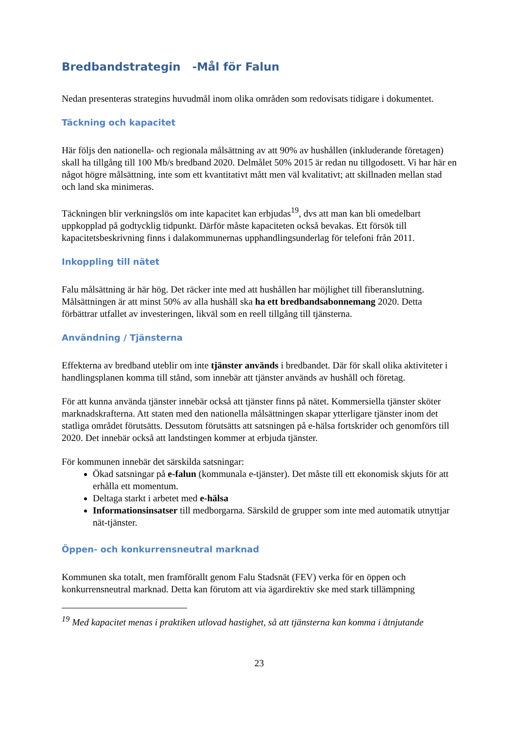Bredbandstrategin -Mål för Falun
Nedan presenteras strategins huvudmål inom olika områden som redovisats tidigare i dokumentet.
Täckning och kapacitet
Här följs den nationella- och regionala målsättning av att 90% av hushållen (inkluderande företagen) skall ha tillgång till 100 Mb/s bredband 2020. Delmålet 50% 2015 är redan nu tillgodosett. Vi har här en något högre målsättning, inte som ett kvantitativt mått men väl kvalitativt; att skillnaden mellan stad och land ska minimeras.
Täckningen blir verkningslös om inte kapacitet kan erbjudas<sup>19</sup>, dvs att man kan bli omedelbart uppkopplad på godtycklig tidpunkt. Därför måste kapaciteten också bevakas. Ett försök till kapacitetsbeskrivning finns i dalakommunernas upphandlingsunderlag för telefoni från 2011.
Inkoppling till nätet
Falu målsättning är här hög. Det räcker inte med att hushållen har möjlighet till fiberanslutning. Målsättningen är att minst 50% av alla hushåll ska ha ett bredbandsabonnemang 2020. Detta förbättrar utfallet av investeringen, likväl som en reell tillgång till tjänsterna.
Användning / Tjänsterna
Effekterna av bredband uteblir om inte tjänster används i bredbandet. Där för skall olika aktiviteter i handlingsplanen komma till stånd, som innebär att tjänster används av hushåll och företag.
För att kunna använda tjänster innebär också att tjänster finns på nätet. Kommersiella tjänster sköter marknadskrafterna. Att staten med den nationella målsättningen skapar ytterligare tjänster inom det statliga området förutsätts. Dessutom förutsätts att satsningen på e-hälsa fortskrider och genomförs till 2020. Det innebär också att landstingen kommer at erbjuda tjänster.
För kommunen innebär det särskilda satsningar:
Ökad satsningar på e-falun (kommunala e-tjänster). Det måste till ett ekonomisk skjuts för att erhålla ett momentum.
Deltaga starkt i arbetet med e-hälsa
Informationsinsatser till medborgarna. Särskild de grupper som inte med automatik utnyttjar nät-tjänster.
Öppen- och konkurrensneutral marknad
Kommunen ska totalt, men framförallt genom Falu Stadsnät (FEV) verka för en öppen och konkurrensneutral marknad. Detta kan förutom att via ägardirektiv ske med stark tillämpning
<sup>19</sup> Med kapacitet menas i praktiken utlovad hastighet, så att tjänsterna kan komma i åtnjutande
23